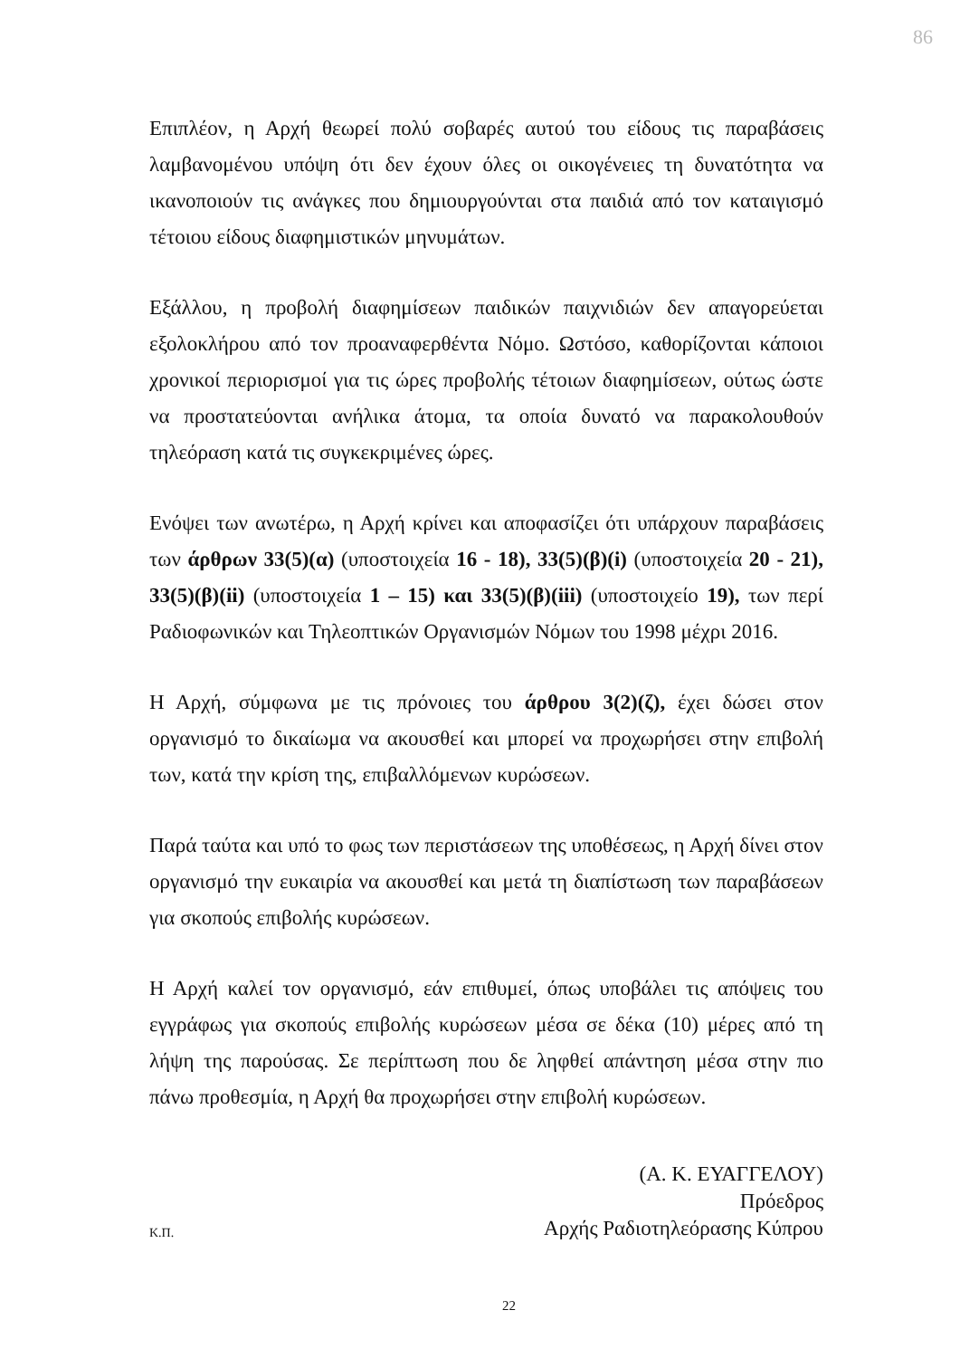86
Επιπλέον, η Αρχή θεωρεί πολύ σοβαρές αυτού του είδους τις παραβάσεις λαμβανομένου υπόψη ότι δεν έχουν όλες οι οικογένειες τη δυνατότητα να ικανοποιούν τις ανάγκες που δημιουργούνται στα παιδιά από τον καταιγισμό τέτοιου είδους διαφημιστικών μηνυμάτων.
Εξάλλου, η προβολή διαφημίσεων παιδικών παιχνιδιών δεν απαγορεύεται εξολοκλήρου από τον προαναφερθέντα Νόμο. Ωστόσο, καθορίζονται κάποιοι χρονικοί περιορισμοί για τις ώρες προβολής τέτοιων διαφημίσεων, ούτως ώστε να προστατεύονται ανήλικα άτομα, τα οποία δυνατό να παρακολουθούν τηλεόραση κατά τις συγκεκριμένες ώρες.
Ενόψει των ανωτέρω, η Αρχή κρίνει και αποφασίζει ότι υπάρχουν παραβάσεις των άρθρων 33(5)(α) (υποστοιχεία 16 - 18), 33(5)(β)(i) (υποστοιχεία 20 - 21), 33(5)(β)(ii) (υποστοιχεία 1 – 15) και 33(5)(β)(iii) (υποστοιχείο 19), των περί Ραδιοφωνικών και Τηλεοπτικών Οργανισμών Νόμων του 1998 μέχρι 2016.
Η Αρχή, σύμφωνα με τις πρόνοιες του άρθρου 3(2)(ζ), έχει δώσει στον οργανισμό το δικαίωμα να ακουσθεί και μπορεί να προχωρήσει στην επιβολή των, κατά την κρίση της, επιβαλλόμενων κυρώσεων.
Παρά ταύτα και υπό το φως των περιστάσεων της υποθέσεως, η Αρχή δίνει στον οργανισμό την ευκαιρία να ακουσθεί και μετά τη διαπίστωση των παραβάσεων για σκοπούς επιβολής κυρώσεων.
Η Αρχή καλεί τον οργανισμό, εάν επιθυμεί, όπως υποβάλει τις απόψεις του εγγράφως για σκοπούς επιβολής κυρώσεων μέσα σε δέκα (10) μέρες από τη λήψη της παρούσας. Σε περίπτωση που δε ληφθεί απάντηση μέσα στην πιο πάνω προθεσμία, η Αρχή θα προχωρήσει στην επιβολή κυρώσεων.
(Α. Κ. ΕΥΑΓΓΕΛΟΥ)
Πρόεδρος
Αρχής Ραδιοτηλεόρασης Κύπρου
Κ.Π.
22